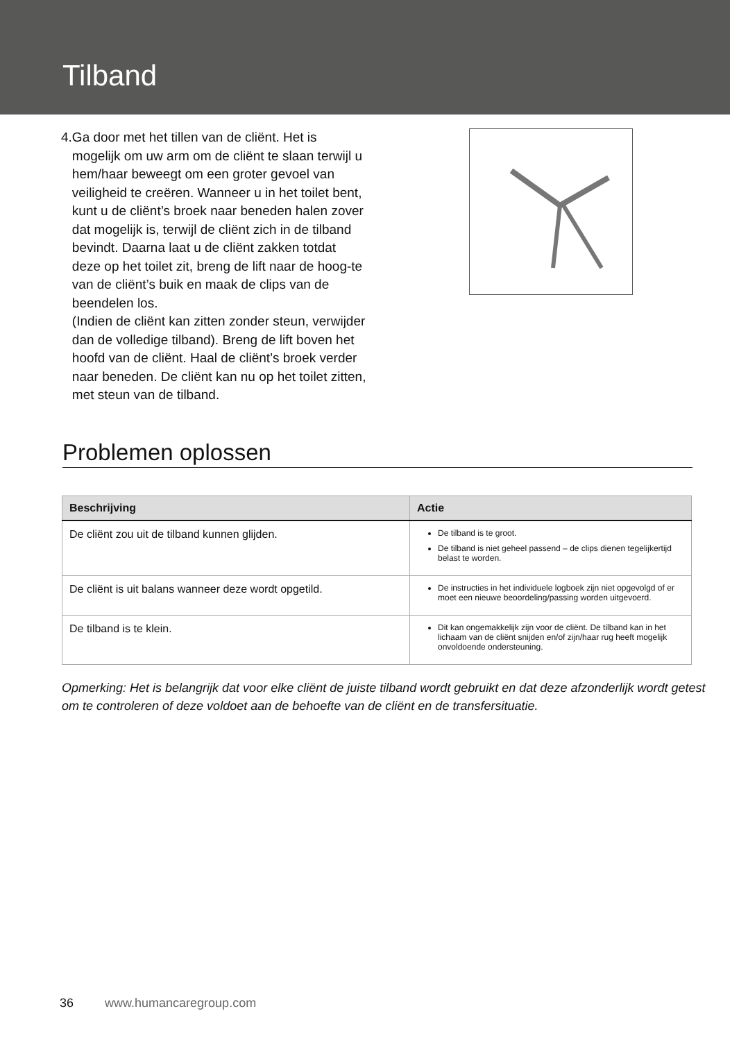Tilband
4. Ga door met het tillen van de cliënt. Het is mogelijk om uw arm om de cliënt te slaan terwijl u hem/haar beweegt om een groter gevoel van veiligheid te creëren. Wanneer u in het toilet bent, kunt u de cliënt’s broek naar beneden halen zover dat mogelijk is, terwijl de cliënt zich in de tilband bevindt. Daarna laat u de cliënt zakken totdat deze op het toilet zit, breng de lift naar de hoog-te van de cliënt’s buik en maak de clips van de beendelen los.
(Indien de cliënt kan zitten zonder steun, verwijder dan de volledige tilband). Breng de lift boven het hoofd van de cliënt. Haal de cliënt’s broek verder naar beneden. De cliënt kan nu op het toilet zitten, met steun van de tilband.
Problemen oplossen
| Beschrijving | Actie |
| --- | --- |
| De cliënt zou uit de tilband kunnen glijden. | De tilband is te groot. De tilband is niet geheel passend – de clips dienen tegelijkertijd belast te worden. |
| De cliënt is uit balans wanneer deze wordt opgetild. | De instructies in het individuele logboek zijn niet opgevolgd of er moet een nieuwe beoordeling/passing worden uitgevoerd. |
| De tilband is te klein. | Dit kan ongemakkelijk zijn voor de cliënt. De tilband kan in het lichaam van de cliënt snijden en/of zijn/haar rug heeft mogelijk onvoldoende ondersteuning. |
Opmerking: Het is belangrijk dat voor elke cliënt de juiste tilband wordt gebruikt en dat deze afzonderlijk wordt getest om te controleren of deze voldoet aan de behoefte van de cliënt en de transfersituatie.
36 www.humancaregroup.com